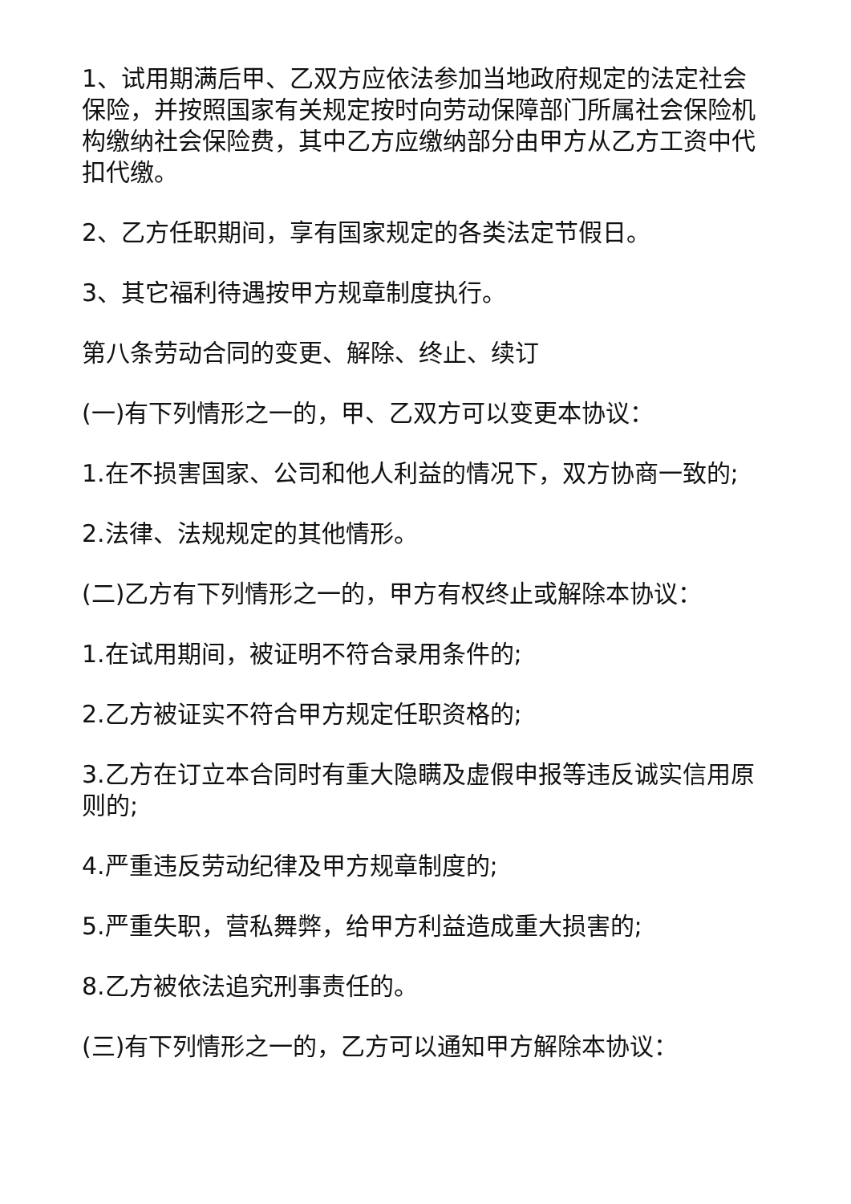1、试用期满后甲、乙双方应依法参加当地政府规定的法定社会保险，并按照国家有关规定按时向劳动保障部门所属社会保险机构缴纳社会保险费，其中乙方应缴纳部分由甲方从乙方工资中代扣代缴。
2、乙方任职期间，享有国家规定的各类法定节假日。
3、其它福利待遇按甲方规章制度执行。
第八条劳动合同的变更、解除、终止、续订
(一)有下列情形之一的，甲、乙双方可以变更本协议：
1.在不损害国家、公司和他人利益的情况下，双方协商一致的;
2.法律、法规规定的其他情形。
(二)乙方有下列情形之一的，甲方有权终止或解除本协议：
1.在试用期间，被证明不符合录用条件的;
2.乙方被证实不符合甲方规定任职资格的;
3.乙方在订立本合同时有重大隐瞒及虚假申报等违反诚实信用原则的;
4.严重违反劳动纪律及甲方规章制度的;
5.严重失职，营私舞弊，给甲方利益造成重大损害的;
8.乙方被依法追究刑事责任的。
(三)有下列情形之一的，乙方可以通知甲方解除本协议：